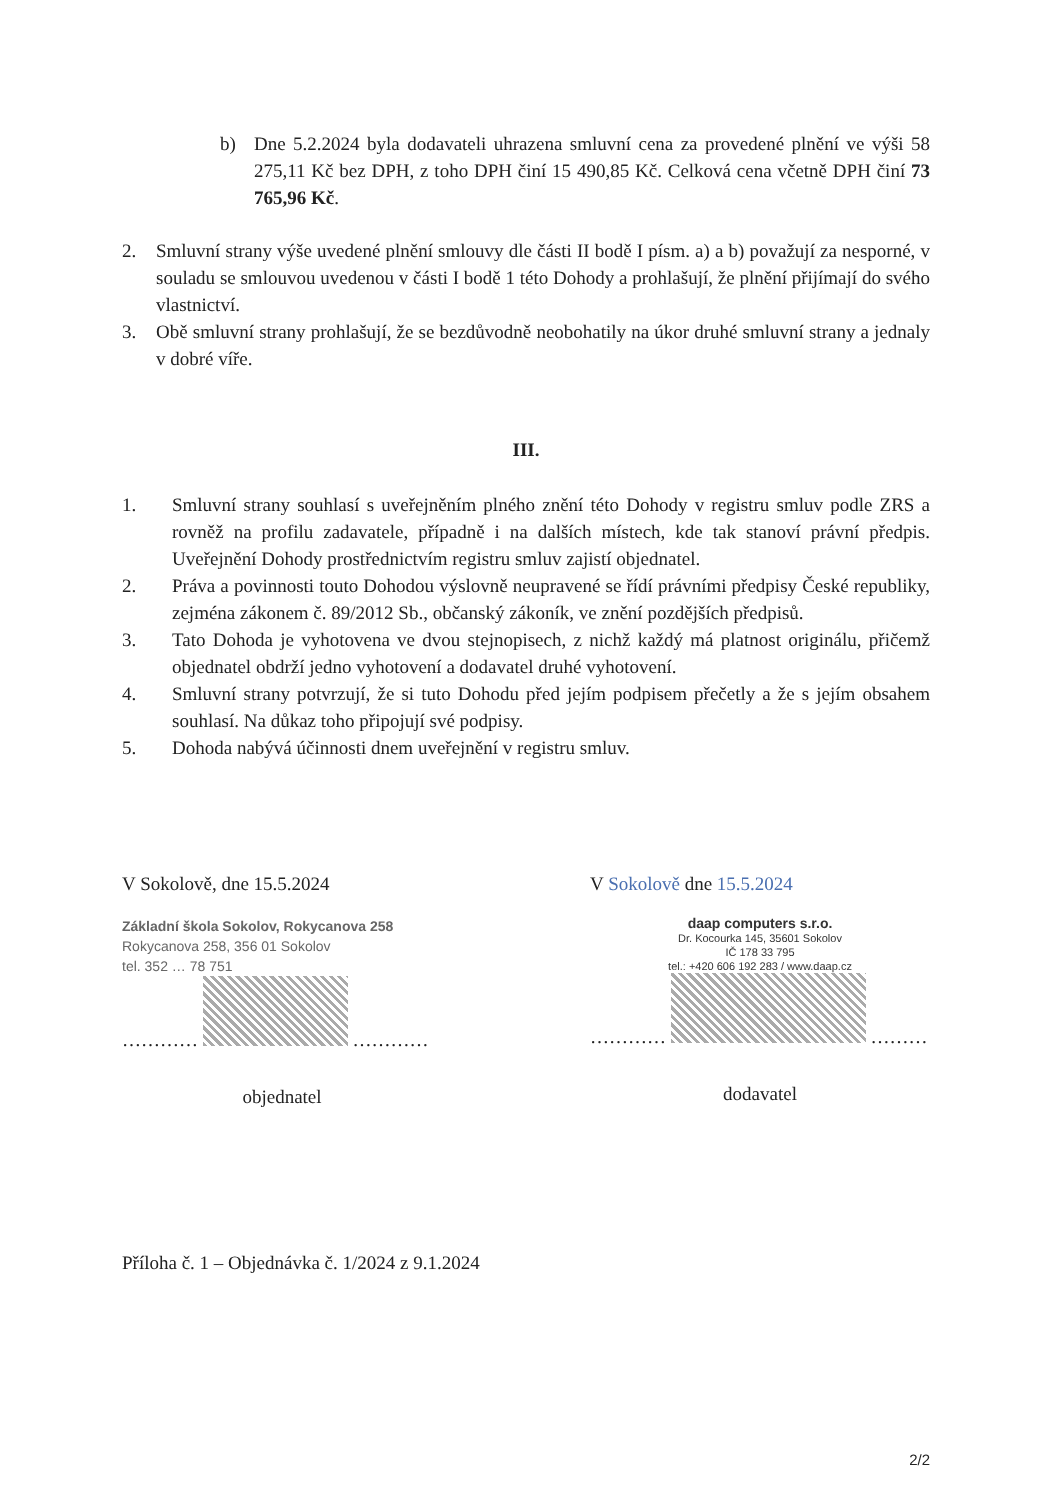b) Dne 5.2.2024 byla dodavateli uhrazena smluvní cena za provedené plnění ve výši 58 275,11 Kč bez DPH, z toho DPH činí 15 490,85 Kč. Celková cena včetně DPH činí 73 765,96 Kč.
2. Smluvní strany výše uvedené plnění smlouvy dle části II bodě I písm. a) a b) považují za nesporné, v souladu se smlouvou uvedenou v části I bodě 1 této Dohody a prohlašují, že plnění přijímají do svého vlastnictví.
3. Obě smluvní strany prohlašují, že se bezdůvodně neobohatily na úkor druhé smluvní strany a jednaly v dobré víře.
III.
1. Smluvní strany souhlasí s uveřejněním plného znění této Dohody v registru smluv podle ZRS a rovněž na profilu zadavatele, případně i na dalších místech, kde tak stanoví právní předpis. Uveřejnění Dohody prostřednictvím registru smluv zajistí objednatel.
2. Práva a povinnosti touto Dohodou výslovně neupravené se řídí právními předpisy České republiky, zejména zákonem č. 89/2012 Sb., občanský zákoník, ve znění pozdějších předpisů.
3. Tato Dohoda je vyhotovena ve dvou stejnopisech, z nichž každý má platnost originálu, přičemž objednatel obdrží jedno vyhotovení a dodavatel druhé vyhotovení.
4. Smluvní strany potvrzují, že si tuto Dohodu před jejím podpisem přečetly a že s jejím obsahem souhlasí. Na důkaz toho připojují své podpisy.
5. Dohoda nabývá účinnosti dnem uveřejnění v registru smluv.
V Sokolově, dne 15.5.2024
Základní škola Sokolov, Rokycanova 258
Rokycanova 258, 356 01 Sokolov
tel. 352 … 78 751
………… …………
objednatel
V Sokolově dne 15.5.2024
daap computers s.r.o.
Dr. Kocourka 145, 35601 Sokolov
IČ 178 33 795
tel.: +420 606 192 283 / www.daap.cz
………… ………
dodavatel
Příloha č. 1 – Objednávka č. 1/2024 z 9.1.2024
2/2